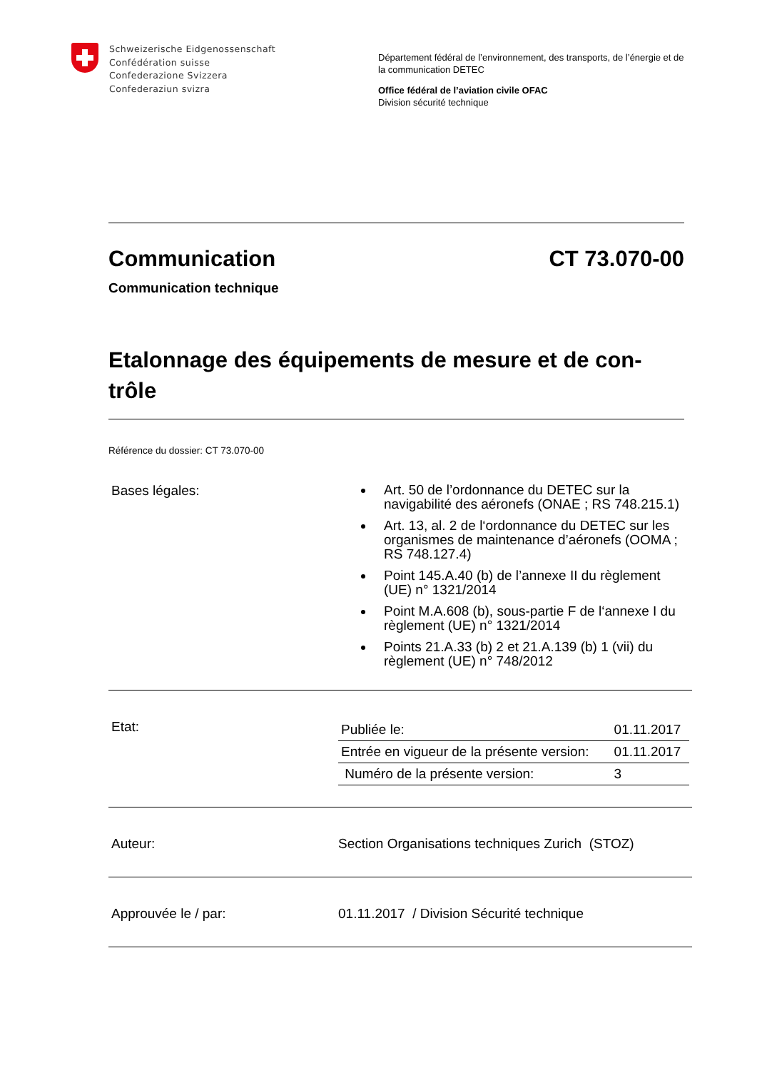Schweizerische Eidgenossenschaft
Confédération suisse
Confederazione Svizzera
Confederaziun svizra
Département fédéral de l’environnement, des transports, de l’énergie et de la communication DETEC
Office fédéral de l’aviation civile OFAC
Division sécurité technique
Communication CT 73.070-00
Communication technique
Etalonnage des équipements de mesure et de con-trôle
Référence du dossier: CT 73.070-00
| Bases légales: | Art. 50 de l’ordonnance du DETEC sur la navigabilité des aéronefs (ONAE ; RS 748.215.1) Art. 13, al. 2 de l‘ordonnance du DETEC sur les organismes de maintenance d’aéronefs (OOMA ; RS 748.127.4) Point 145.A.40 (b) de l’annexe II du règlement (UE) n° 1321/2014 Point M.A.608 (b), sous-partie F de l‘annexe I du règlement (UE) n° 1321/2014 Points 21.A.33 (b) 2 et 21.A.139 (b) 1 (vii) du règlement (UE) n° 748/2012 |
| Etat: | / Publiée le: / 01.11.2017 / / Entrée en vigueur de la présente version: / 01.11.2017 / / Numéro de la présente version: / 3 / |
| Auteur: | Section Organisations techniques Zurich (STOZ) |
| Approuvée le / par: | 01.11.2017 / Division Sécurité technique |